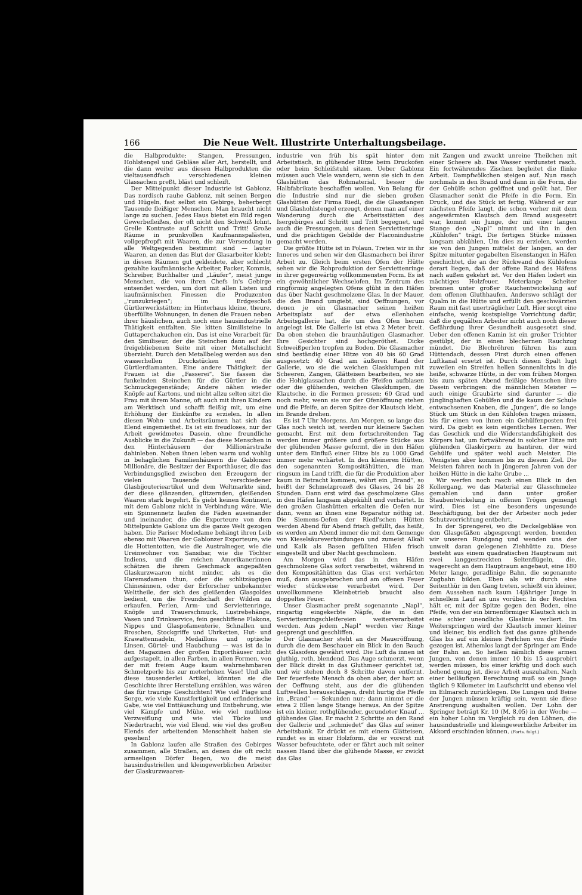166 Die Neue Welt. Illustrirte Unterhaltungsbeilage.
die Halbprodukte: Stangen, Pressungen, Hohlstengel und Gebläse aller Art, herstellt, und die dann weiter aus diesen Halbprodukten die vieltausendfach verschiedenen kleinen Glassachen preßt, bläst und schleift.
Der Mittelpunkt dieser Industrie ist Gablonz. Das nordisch rauhe Gablonz, mit seinen Bergen und Hügeln, fast selbst ein Gebirge, beherbergt Tausende fleißiger Menschen. Man braucht nicht lange zu suchen. Jedes Haus bietet ein Bild regen Gewerbefleißes, der oft nicht den Schweiß lohnt. Grelle Kontraste auf Schritt und Tritt! Große Räume in prunkvollen Kaufmannspalästen, vollgepfropft mit Waaren, die zur Versendung in alle Weltgegenden bestimmt sind — lauter Waaren, an denen das Blut der Glasarbeiter klebt; in diesen Räumen gut gekleidete, aber schlecht gezahlte kaufmännische Arbeiter, Packer, Kommis, Schreiber, Buchhalter und „Läufer“, meist junge Menschen, die von ihren Chefs in's Gebirge entsendet werden, um dort mit allen Listen und kaufmännischen Finessen die Produzenten „'runzukriegen“; im Erdgeschoß Gürtlerwerkstätten; im Hinterhaus kleine, theure, überfüllte Wohnungen, in denen die Frauen neben ihrer häuslichen, auch noch eine hausindustrielle Thätigkeit entfalten. Sie kitten Similisteine in Guttaperchakuchen ein. Das ist eine Vorarbeit für den Similiseur, der die Steinchen dann auf der freigebliebenen Seite mit einer Metallschicht überzieht. Durch den Metallbeleg werden aus den wasserhellen Druckstücken erst die Gürtlerdiamanten. Eine andere Thätigkeit der Frauen ist die „Fasserei“. Sie fassen die funkelnden Steinchen für die Gürtler in die Schmuckgegenstände; Andere nähen wieder Knöpfe auf Kartons, und nicht allzu selten sitzt die Frau mit ihrem Manne, oft auch mit ihren Kindern am Werktisch und schafft fleißig mit, um eine Erhöhung der Einkünfte zu erzielen. In allen diesen Wohn- und Arbeitsräumen hat sich das Elend eingemiethet. Es ist ein freudloses, nur der Arbeit gewidmetes Dasein, ohne freundliche Ausblicke in die Zukunft — das diese Menschen in den Hinterhäusern der Millionärstraße dahinleben. Neben ihnen leben warm und wohlig in behaglichen Familienhäusern die Gablonzer Millionäre, die Besitzer der Exporthäuser, die das Verbindungsglied zwischen den Erzeugern der vielen Tausende verschiedener Glasbijouterieartikel und dem Weltmarkte sind, der diese glänzenden, glitzernden, gleißenden Waaren stark begehrt. Es giebt keinen Kontinent, mit dem Gablonz nicht in Verbindung wäre. Wie ein Spinnennetz laufen die Fäden auseinander und ineinander, die die Exporteure von dem Mittelpunkte Gablonz um die ganze Welt gezogen haben. Die Pariser Modedame behängt ihren Leib ebenso mit Waaren der Gablonzer Exporteure, wie die Hottentotten, wie die Australneger, wie die Ureinwohner von Sansibar, wie die Töchter Indiens, und die reichen Amerikanerinnen schätzen die ihrem Geschmack angepaßten Glaskurzwaaren nicht minder, als es die Haremsdamen thun, oder die schlitzäugigen Chinesinnen, oder der Erforscher unbekannter Welttheile, der sich des gleißenden Glasgoldes bedient, um die Freundschaft der Wilden zu erkaufen. Perlen, Arm- und Serviettenringe, Knöpfe und Trauerschmuck, Lustrebehänge, Vasen und Trinkservice, fein geschliffene Flakons, Nippes und Glaspofamenterie, Schnallen und Broschen, Stockgriffe und Uhrketten, Hut- und Krawattennadeln, Medaillons und optische Linsen, Gürtel- und Haubchung — was ist da in den Magazinen der großen Exporthäuser nicht aufgestapelt, in allen Farben, in allen Formen, von der mit freiem Auge kaum wahrnehmbaren Schmelzperle bis zur meterhohen Vase! Und alle diese tausenderlei Artikel, könnten sie die Geschichte ihrer Herstellung erzählen, was wären das für traurige Geschichten! Wie viel Plage und Sorge, wie viele Kunstfertigkeit und erfinderische Gabe, wie viel Enttäuschung und Entbehrung, wie viel Kämpfe und Mühe, wie viel muthlose Verzweiflung und wie viel Tücke und Niedertracht, wie viel Elend, wie viel des großen Elends der arbeitenden Menschheit haben sie gesehen!
In Gablonz laufen alle Straßen des Gebirges zusammen, alle Straßen, an denen die oft recht armseligen Dörfer liegen, wo die meist hausindustriellen und kleingewerblichen Arbeiter der Glaskurzwaaren-
industrie von früh bis spät hinter dem Arbeitstisch, in glühender Hitze beim Druckofen oder beim Schleifstuhl sitzen. Ueber Gablonz müssen auch Viele wandern, wenn sie sich in den Glashütten das Rohmaterial, besser die Halbfabrikate beschaffen wollen. Von Belang für die Industrie sind nur die sieben großen Glashütten der Firma Riedl, die die Glasstangen und Glashohlstengel erzeugt, denen man auf einer Wanderung durch die Arbeitsstätten des Isergebirges auf Schritt und Tritt begegnet, und auch die Pressungen, aus denen Serviettenringe und die prächtigen Gebilde der Flaconindustrie gemacht werden.
Die größte Hütte ist in Polaun. Treten wir in ihr Inneres und sehen wir den Glasmachern bei ihrer Arbeit zu. Gleich beim ersten Ofen der Hütte sehen wir die Rohproduktion der Serviettenringe in ihrer gegenwärtig vollkommensten Form. Es ist ein gewöhnlicher Wechselofen. Im Zentrum des ringförmig angelegten Ofens glüht in den Häfen das über Nacht geschmolzene Glas. In der Mauer, die den Brand umgiebt, sind Oeffnungen, vor denen je ein Glasmacher seinen heißen Arbeitsplatz auf der etwa ellenhohen Arbeitsgallerie hat, die um den Ofen herum angelegt ist. Die Gallerie ist etwa 2 Meter breit. Da oben stehen die braunhäutigen Glasmacher. Ihre Gesichter sind hochgeröthet. Dicke Schweißperlen tropfen zu Boden. Die Glasmacher sind beständig einer Hitze von 40 bis 60 Grad ausgesetzt: 40 Grad am äußeren Rand der Gallerie, wo sie die weichen Glasklumpen mit Scheeren, Zangen, Glätteisen bearbeiten, wo sie die Hohlglassachen durch die Pfeifen aufblasen oder die glühenden, weichen Glasklumpen, die Klautsche, in die Formen pressen; 60 Grad und noch mehr, wenn sie vor der Ofenöffnung stehen und die Pfeife, an deren Spitze der Klautsch klebt, im Brande drehen.
Es ist 7 Uhr Morgens. Am Morgen, so lange das Glas noch weich ist, werden nur kleinere Sachen gemacht. Erst mit dem fortschreitenden Tag werden immer größere und größere Stücke aus der glühenden Masse geformt, die in den Häfen unter dem Einfluß einer Hitze bis zu 1000 Grad immer mehr verhärtet. In den kleineren Hütten, den sogenannten Kompositähütten, die man ringsum im Land trifft, die für die Produktion aber kaum in Betracht kommen, währt ein „Brand“, so heißt der Schmelzprozeß des Glases, 24 bis 28 Stunden. Dann erst wird das geschmolzene Glas in den Häfen langsam abgekühlt und verhärtet. In den großen Glashütten erkalten die Oefen nur dann, wenn an ihnen eine Reparatur nöthig ist. Die Siemens-Oefen der Riedl'schen Hütten werden Abend für Abend frisch gefüllt, das heißt, es werden am Abend immer die mit dem Gemenge von Kieselsäureverbindungen und zumeist Alkali und Kalk als Basen gefüllten Häfen frisch eingestellt und über Nacht geschmolzen.
Am Morgen wird das in den Häfen geschmolzene Glas sofort verarbeitet, während in den Kompositähütten das Glas erst verhärten muß, dann ausgebrochen und am offenen Feuer wieder stückweise verarbeitet wird. Der unvollkommene Kleinbetrieb braucht also doppeltes Feuer.
Unser Glasmacher preßt sogenannte „Napl“, ringartig eingekerbte Näpfe, die in den Serviettenringschleifereien weiterverarbeitet werden. Aus jedem „Napl“ werden vier Ringe gesprengt und geschliffen.
Der Glasmacher steht an der Maueröffnung, durch die dem Beschauer ein Blick in den Bauch des Glasofens gewährt wird. Die Luft da innen ist gluthig, roth, blendend. Das Auge schmerzt, wenn der Blick direkt in das Gluthmeer gerichtet ist, und wir stehen doch 8 Schritte davon entfernt. Der feuerfeste Mensch da oben aber, der hart an der Oeffnung steht, aus der die glühenden Luftwellen herausschlagen, dreht hurtig die Pfeife im „Brand“ — Sekunden nur; dann nimmt er die etwa 2 Ellen lange Stange heraus. An der Spitze ist ein kleiner, rothglühender, gerundeter Knauf ... glühendes Glas. Er macht 2 Schritte an den Rand der Gallerie und „schmiedet“ das Glas auf seiner Arbeitsbank. Er drückt es mit einem Glätteisen, rundet es in einer Holzform, die er vorerst mit Wasser befeuchtete, oder er fährt auch mit seiner nassen Hand über die glühende Masse, er zwickt das Glas
mit Zangen und zwackt unreine Theilchen mit einer Scheere ab. Das Wasser verdunstet rasch. Ein fortwährendes Zischen begleitet die flinke Arbeit. Dampfwölkchen steigen auf. Nun rasch nochmals in den Brand und dann in die Form, die der Gehülfe schon geöffnet und geölt hat. Der Glasmacher senkt die Pfeife in die Form. Ein Druck, und das Stück ist fertig. Während er zur nächsten Pfeife langt, die schon vorher mit dem angewärmten Klautsch dem Brand ausgesetzt war, kommt ein Junge, der mit einer langen Stange den „Napl“ nimmt und ihn in den „Kühlofen“ trägt. Die fertigen Stücke müssen langsam abkühlen. Um dies zu erzielen, werden sie von den Jungen mittelst der langen, an der Spitze mitunter gegabelten Eisenstangen in Häfen geschichtet, die an der Rückwand des Kühlofens derart liegen, daß der offene Rand des Häfens nach außen gekehrt ist. Vor den Häfen lodert ein mächtiges Holzfeuer. Meterlange Scheiter brennen unter großer Rauchentwickelung auf dem offenen Gluthhaufen. Anderswo schlägt der Qualm in die Hütte und erfüllt den geschwärzten Raum mit fast unerträglicher Luft. Hier sorgt eine einfache, wenig kostspielige Vorrichtung dafür, daß die gequälten Arbeiter nicht auch noch dieser Gefährdung ihrer Gesundheit ausgesetzt sind. Ueber den offenen Kamin ist ein großer Trichter gestülpt, der in einen blechernen Rauchzug mündet. Die Blechröhren führen bis zum Hüttendach, dessen First durch einen offenen Luftkanal ersetzt ist. Durch diesen Spalt lugt zuweilen ein Streifen hellen Sonnenlichts in die heiße, schwarze Hütte, in der vom frühen Morgen bis zum späten Abend fleißige Menschen ihre Dasein verbringen: die männlichen Meister — auch einige Graubärte sind darunter — die jünglinghaften Gehülfen und die kaum der Schule entwachsenen Knaben, die „Jungen“, die so lange Stück um Stück in den Kühlofen tragen müssen, bis für einen von ihnen ein Gehülfenposten frei wird. Da giebt es kein eigentliches Lernen. Wer das Geschick und die Widerstandsfähigkeit des Körpers hat, um fortwährend in solcher Hitze mit glühenden Glaskörpern zu hantiren, der wird Gehülfe und später wohl auch Meister. Die Wenigsten aber kommen bis zu diesem Ziel. Die Meisten fahren noch in jüngeren Jahren von der heißen Hütte in die kalte Grube ...
Wir werfen noch rasch einen Blick in den Kollergang, wo das Material zur Glasschmelze gemahlen und dann unter großer Staubentwickelung in offenen Trögen gemengt wird. Dies ist eine besonders ungesunde Beschäftigung, bei der der Arbeiter noch jeder Schutzvorrichtung entbehrt.
In der Sprengerei, wo die Deckelgebläse von den Glasgefäßen abgesprengt werden, beenden wir unseren Rundgang und wenden uns der unweit daran gelegenen Ziehhütte zu. Diese besteht aus einem quadratischen Hauptraum mit zwei langgestreckten Seitenflügeln, die, wagerecht an dem Hauptraum angebaut, eine 180 Meter lange, geradlinige Bahn, die sogenannte Zugbahn bilden. Eben als wir durch eine Seitenthür in den Gang treten, schießt ein kleiner, dem Aussehen nach kaum 14jähriger Junge in schnellem Lauf an uns vorüber. In der Rechten hält er, mit der Spitze gegen den Boden, eine Pfeife, von der ein birnenförmiger Klautsch sich in eine schier unendliche Glaslinie verliert. Im Weiterspringen wird der Klautsch immer kleiner und kleiner, bis endlich fast das ganze glühende Glas bis auf ein kleines Perlchen von der Pfeife gezogen ist. Athemlos langt der Springer am Ende der Bahn an. So heißen nämlich diese armen Jungen, von denen immer 10 bis 15 ausprobirt werden müssen, bis einer kräftig und doch auch behend genug ist, diese Arbeit auszuhalten. Nach einer beiläufigen Berechnung muß so ein Junge täglich 9 Kilometer im Laufschritt und ebenso viel im Eilmarsch zurücklegen. Die Lungen und Beine der Jungen müssen kräftig sein, wenn sie diese Anstrengung aushalten wollen. Der Lohn der Springer beträgt Kr. 10 (M. 8,05) in der Woche — ein hoher Lohn im Vergleich zu den Löhnen, die hausindustrielle und kleingewerbliche Arbeiter im Akkord erschinden können. (Forts. folgt.)